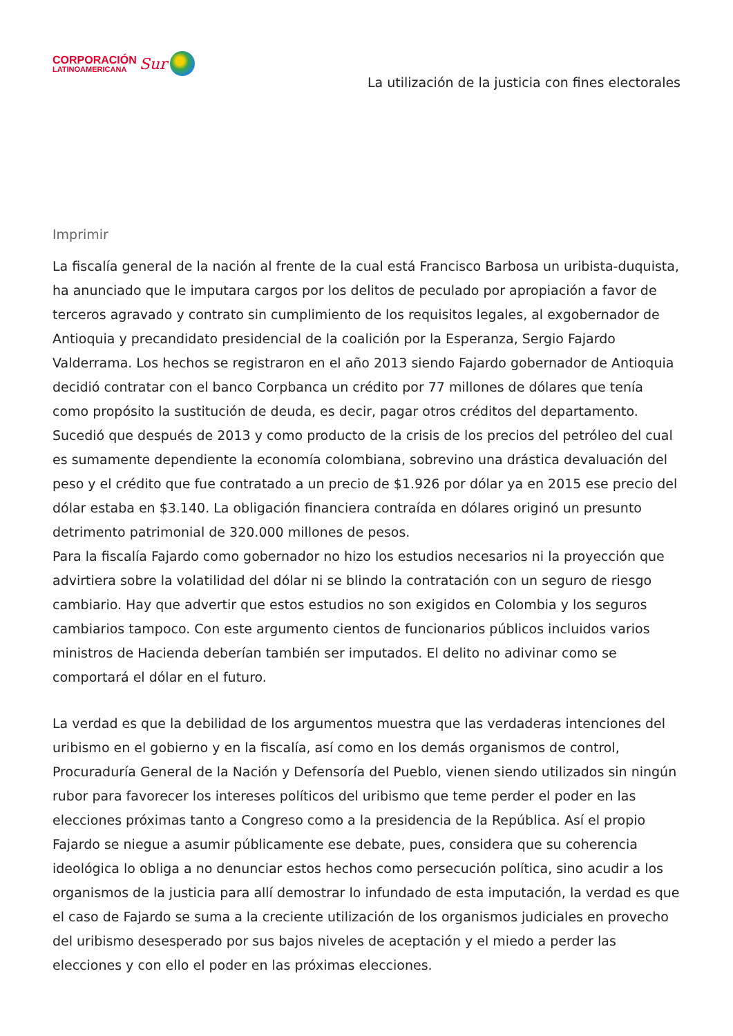CORPORACIÓN
LATINOAMERICANA
Sur
La utilización de la justicia con fines electorales
Imprimir
La fiscalía general de la nación al frente de la cual está Francisco Barbosa un uribista-duquista, ha anunciado que le imputara cargos por los delitos de peculado por apropiación a favor de terceros agravado y contrato sin cumplimiento de los requisitos legales, al exgobernador de Antioquia y precandidato presidencial de la coalición por la Esperanza, Sergio Fajardo Valderrama. Los hechos se registraron en el año 2013 siendo Fajardo gobernador de Antioquia decidió contratar con el banco Corpbanca un crédito por 77 millones de dólares que tenía como propósito la sustitución de deuda, es decir, pagar otros créditos del departamento. Sucedió que después de 2013 y como producto de la crisis de los precios del petróleo del cual es sumamente dependiente la economía colombiana, sobrevino una drástica devaluación del peso y el crédito que fue contratado a un precio de $1.926 por dólar ya en 2015 ese precio del dólar estaba en $3.140. La obligación financiera contraída en dólares originó un presunto detrimento patrimonial de 320.000 millones de pesos.
Para la fiscalía Fajardo como gobernador no hizo los estudios necesarios ni la proyección que advirtiera sobre la volatilidad del dólar ni se blindo la contratación con un seguro de riesgo cambiario. Hay que advertir que estos estudios no son exigidos en Colombia y los seguros cambiarios tampoco. Con este argumento cientos de funcionarios públicos incluidos varios ministros de Hacienda deberían también ser imputados. El delito no adivinar como se comportará el dólar en el futuro.
La verdad es que la debilidad de los argumentos muestra que las verdaderas intenciones del uribismo en el gobierno y en la fiscalía, así como en los demás organismos de control, Procuraduría General de la Nación y Defensoría del Pueblo, vienen siendo utilizados sin ningún rubor para favorecer los intereses políticos del uribismo que teme perder el poder en las elecciones próximas tanto a Congreso como a la presidencia de la República. Así el propio Fajardo se niegue a asumir públicamente ese debate, pues, considera que su coherencia ideológica lo obliga a no denunciar estos hechos como persecución política, sino acudir a los organismos de la justicia para allí demostrar lo infundado de esta imputación, la verdad es que el caso de Fajardo se suma a la creciente utilización de los organismos judiciales en provecho del uribismo desesperado por sus bajos niveles de aceptación y el miedo a perder las elecciones y con ello el poder en las próximas elecciones.